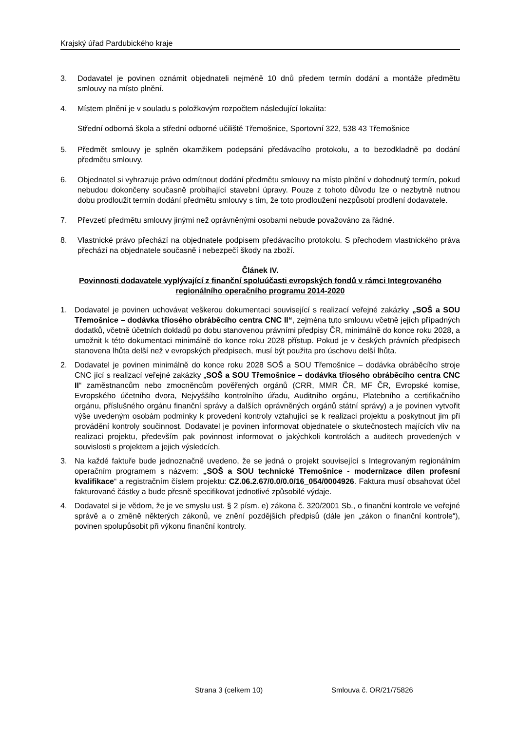Krajský úřad Pardubického kraje
3. Dodavatel je povinen oznámit objednateli nejméně 10 dnů předem termín dodání a montáže předmětu smlouvy na místo plnění.
4. Místem plnění je v souladu s položkovým rozpočtem následující lokalita:
Střední odborná škola a střední odborné učiliště Třemošnice, Sportovní 322, 538 43 Třemošnice
5. Předmět smlouvy je splněn okamžikem podepsání předávacího protokolu, a to bezodkladně po dodání předmětu smlouvy.
6. Objednatel si vyhrazuje právo odmítnout dodání předmětu smlouvy na místo plnění v dohodnutý termín, pokud nebudou dokončeny současně probíhající stavební úpravy. Pouze z tohoto důvodu lze o nezbytně nutnou dobu prodloužit termín dodání předmětu smlouvy s tím, že toto prodloužení nezpůsobí prodlení dodavatele.
7. Převzetí předmětu smlouvy jinými než oprávněnými osobami nebude považováno za řádné.
8. Vlastnické právo přechází na objednatele podpisem předávacího protokolu. S přechodem vlastnického práva přechází na objednatele současně i nebezpečí škody na zboží.
Článek IV.
Povinnosti dodavatele vyplývající z finanční spoluúčasti evropských fondů v rámci Integrovaného regionálního operačního programu 2014-2020
1. Dodavatel je povinen uchovávat veškerou dokumentaci související s realizací veřejné zakázky „SOŠ a SOU Třemošnice – dodávka tříosého obráběcího centra CNC II“, zejména tuto smlouvu včetně jejích případných dodatků, včetně účetních dokladů po dobu stanovenou právními předpisy ČR, minimálně do konce roku 2028, a umožnit k této dokumentaci minimálně do konce roku 2028 přístup. Pokud je v českých právních předpisech stanovena lhůta delší než v evropských předpisech, musí být použita pro úschovu delší lhůta.
2. Dodavatel je povinen minimálně do konce roku 2028 SOŠ a SOU Třemošnice – dodávka obráběcího stroje CNC jící s realizací veřejné zakázky „SOŠ a SOU Třemošnice – dodávka tříosého obráběcího centra CNC II“ zaměstnancům nebo zmocněncům pověřených orgánů (CRR, MMR ČR, MF ČR, Evropské komise, Evropského účetního dvora, Nejvyššího kontrolního úřadu, Auditního orgánu, Platebního a certifikačního orgánu, příslušného orgánu finanční správy a dalších oprávněných orgánů státní správy) a je povinen vytvořit výše uvedeným osobám podmínky k provedení kontroly vztahující se k realizaci projektu a poskytnout jim při provádění kontroly součinnost. Dodavatel je povinen informovat objednatele o skutečnostech majících vliv na realizaci projektu, především pak povinnost informovat o jakýchkoli kontrolách a auditech provedených v souvislosti s projektem a jejich výsledcích.
3. Na každé faktuře bude jednoznačně uvedeno, že se jedná o projekt související s Integrovaným regionálním operačním programem s názvem: „SOŠ a SOU technické Třemošnice - modernizace dílen profesní kvalifikace“ a registračním číslem projektu: CZ.06.2.67/0.0/0.0/16_054/0004926. Faktura musí obsahovat účel fakturované částky a bude přesně specifikovat jednotlivé způsobilé výdaje.
4. Dodavatel si je vědom, že je ve smyslu ust. § 2 písm. e) zákona č. 320/2001 Sb., o finanční kontrole ve veřejné správě a o změně některých zákonů, ve znění pozdějších předpisů (dále jen „zákon o finanční kontrole“), povinen spolupůsobit při výkonu finanční kontroly.
Strana 3 (celkem 10) Smlouva č. OR/21/75826